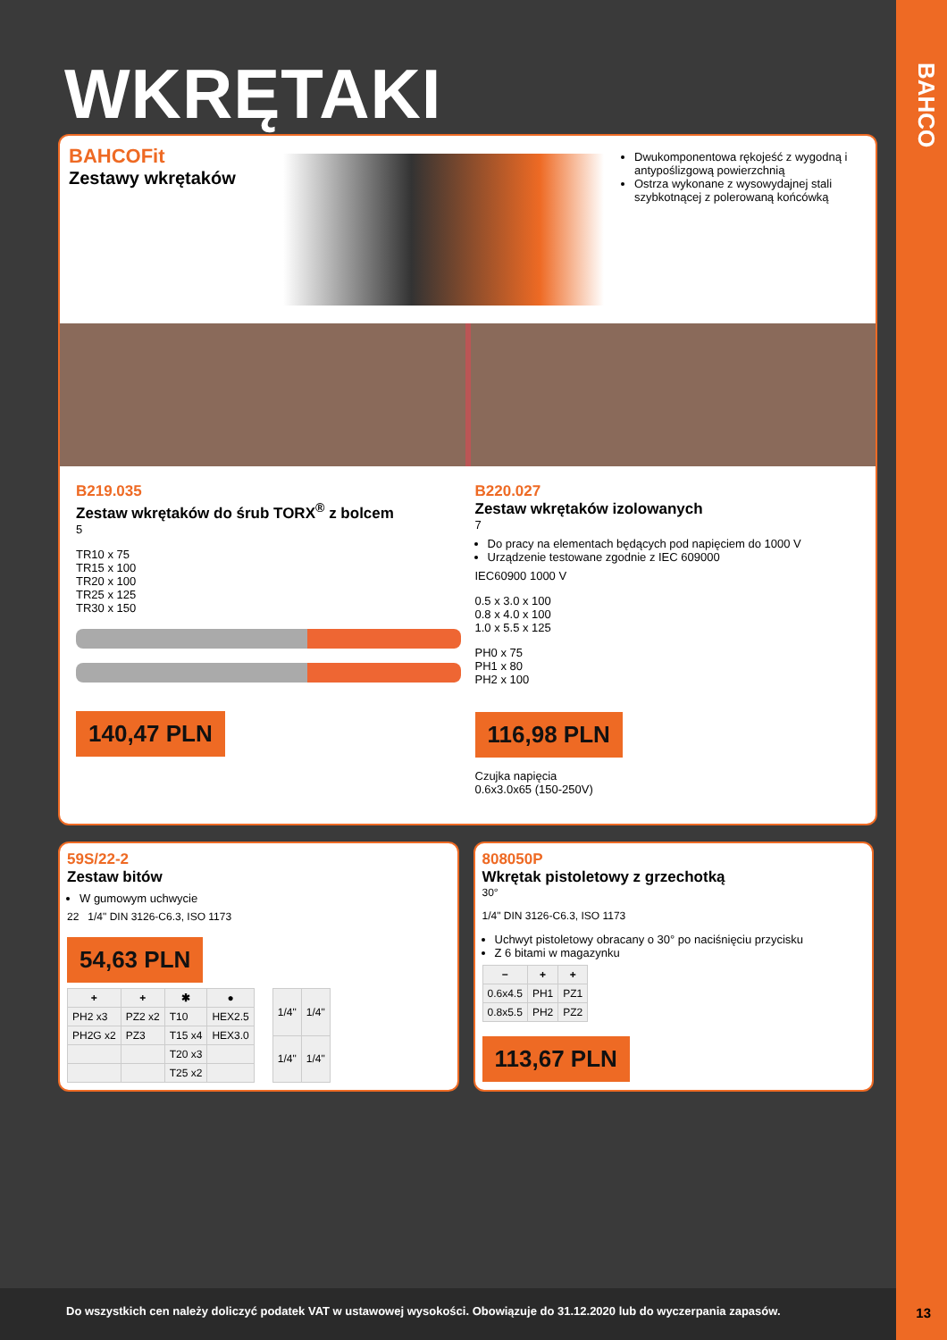BAHCO
WKRĘTAKI
BAHCOFit
Zestawy wkrętaków
Dwukomponentowa rękojeść z wygodną i antypoślizgową powierzchnią
Ostrza wykonane z wysowydajnej stali szybkotnącej z polerowaną końcówką
B219.035
Zestaw wkrętaków do śrub TORX<sup>®</sup> z bolcem
5
TR10 x 75
TR15 x 100
TR20 x 100
TR25 x 125
TR30 x 150
140,47 PLN
B220.027
Zestaw wkrętaków izolowanych
7
Do pracy na elementach będących pod napięciem do 1000 V
Urządzenie testowane zgodnie z IEC 609000
IEC60900 1000 V
0.5 x 3.0 x 100
0.8 x 4.0 x 100
1.0 x 5.5 x 125
PH0 x 75
PH1 x 80
PH2 x 100
116,98 PLN
Czujka napięcia
0.6x3.0x65 (150-250V)
59S/22-2
Zestaw bitów
W gumowym uchwycie
22 1/4" DIN 3126-C6.3, ISO 1173
54,63 PLN
| + | + | ✱ | ● |
| --- | --- | --- | --- |
| PH2 x3 | PZ2 x2 | T10 | HEX2.5 |
| PH2G x2 | PZ3 | T15 x4 | HEX3.0 |
| | | T20 x3 | |
| | | T25 x2 | |
| 1/4" | 1/4" |
| 1/4" | 1/4" |
808050P
Wkrętak pistoletowy z grzechotką
30°
1/4" DIN 3126-C6.3, ISO 1173
Uchwyt pistoletowy obracany o 30° po naciśnięciu przycisku
Z 6 bitami w magazynku
| − | + | + |
| --- | --- | --- |
| 0.6x4.5 | PH1 | PZ1 |
| 0.8x5.5 | PH2 | PZ2 |
113,67 PLN
Do wszystkich cen należy doliczyć podatek VAT w ustawowej wysokości. Obowiązuje do 31.12.2020 lub do wyczerpania zapasów.
13